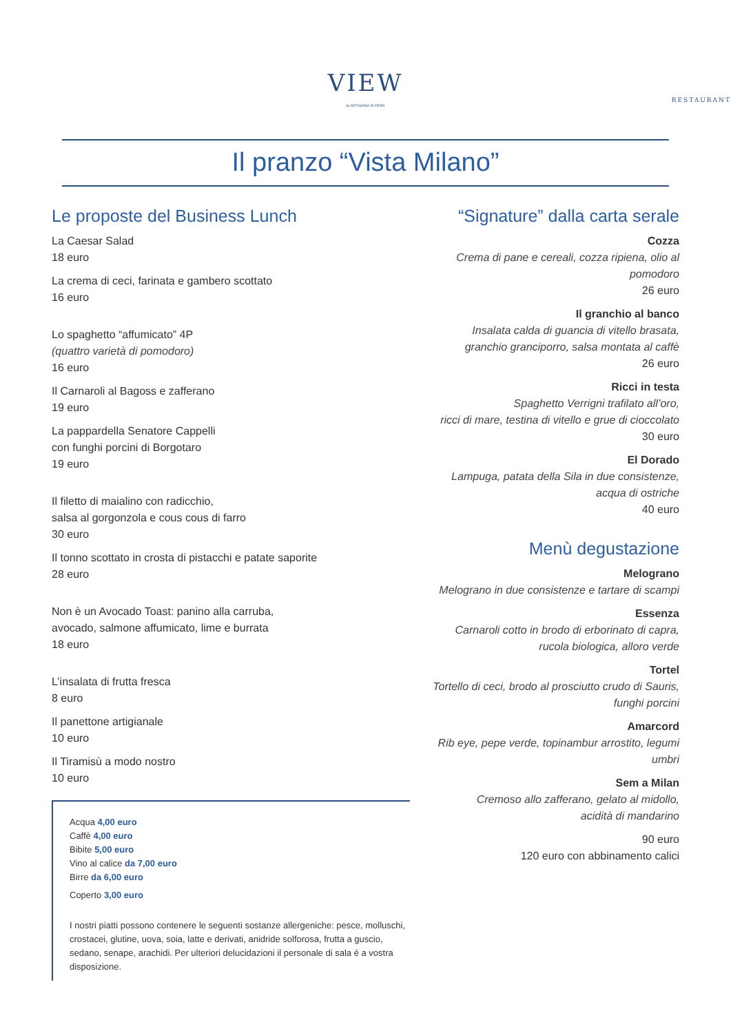VIEW
RESTAURANT
by ARTIGIANO IN FIERA
Il pranzo “Vista Milano”
Le proposte del Business Lunch
La Caesar Salad
18 euro
La crema di ceci, farinata e gambero scottato
16 euro
Lo spaghetto “affumicato” 4P
(quattro varietà di pomodoro)
16 euro
Il Carnaroli al Bagoss e zafferano
19 euro
La pappardella Senatore Cappelli
con funghi porcini di Borgotaro
19 euro
Il filetto di maialino con radicchio,
salsa al gorgonzola e cous cous di farro
30 euro
Il tonno scottato in crosta di pistacchi e patate saporite
28 euro
Non è un Avocado Toast: panino alla carruba,
avocado, salmone affumicato, lime e burrata
18 euro
L’insalata di frutta fresca
8 euro
Il panettone artigianale
10 euro
Il Tiramisù a modo nostro
10 euro
Acqua 4,00 euro
Caffè 4,00 euro
Bibite 5,00 euro
Vino al calice da 7,00 euro
Birre da 6,00 euro
Coperto 3,00 euro
I nostri piatti possono contenere le seguenti sostanze allergeniche: pesce, molluschi, crostacei, glutine, uova, soia, latte e derivati, anidride solforosa, frutta a guscio, sedano, senape, arachidi. Per ulteriori delucidazioni il personale di sala è a vostra disposizione.
“Signature” dalla carta serale
Cozza
Crema di pane e cereali, cozza ripiena, olio al pomodoro
26 euro
Il granchio al banco
Insalata calda di guancia di vitello brasata,
granchio granciporro, salsa montata al caffè
26 euro
Ricci in testa
Spaghetto Verrigni trafilato all’oro,
ricci di mare, testina di vitello e grue di cioccolato
30 euro
El Dorado
Lampuga, patata della Sila in due consistenze,
acqua di ostriche
40 euro
Menù degustazione
Melograno
Melograno in due consistenze e tartare di scampi
Essenza
Carnaroli cotto in brodo di erborinato di capra,
rucola biologica, alloro verde
Tortel
Tortello di ceci, brodo al prosciutto crudo di Sauris,
funghi porcini
Amarcord
Rib eye, pepe verde, topinambur arrostito, legumi umbri
Sem a Milan
Cremoso allo zafferano, gelato al midollo,
acidità di mandarino
90 euro
120 euro con abbinamento calici